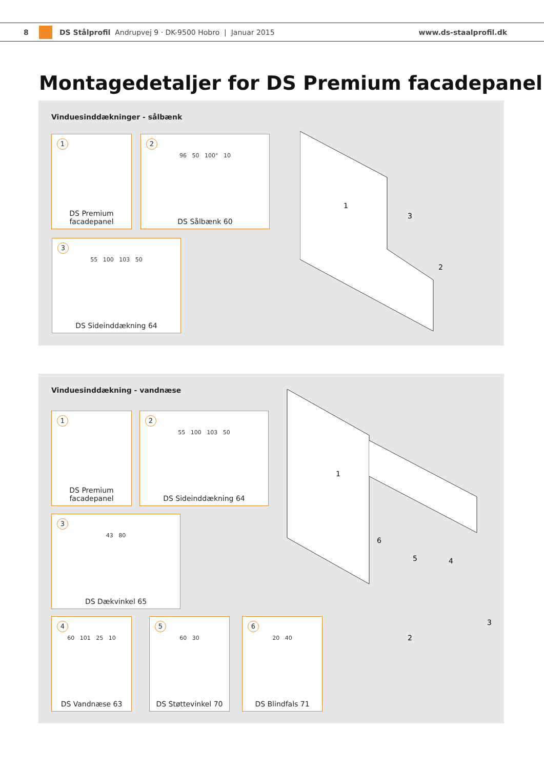8 DS Stålprofil Andrupvej 9 · DK-9500 Hobro | Januar 2015 www.ds-staalprofil.dk
Montagedetaljer for DS Premium facadepanel
Vinduesinddækninger - sålbænk
1
DS Premium
facadepanel
2
96 50 100° 10
DS Sålbænk 60
3
55 100 103 50
DS Sideinddækning 64
1
3
2
Vinduesinddækning - vandnæse
1
DS Premium
facadepanel
2
55 100 103 50
DS Sideinddækning 64
3
43 80
DS Dækvinkel 65
4
60 101 25 10
DS Vandnæse 63
5
60 30
DS Støttevinkel 70
6
20 40
DS Blindfals 71
1
6
5
4
3
2